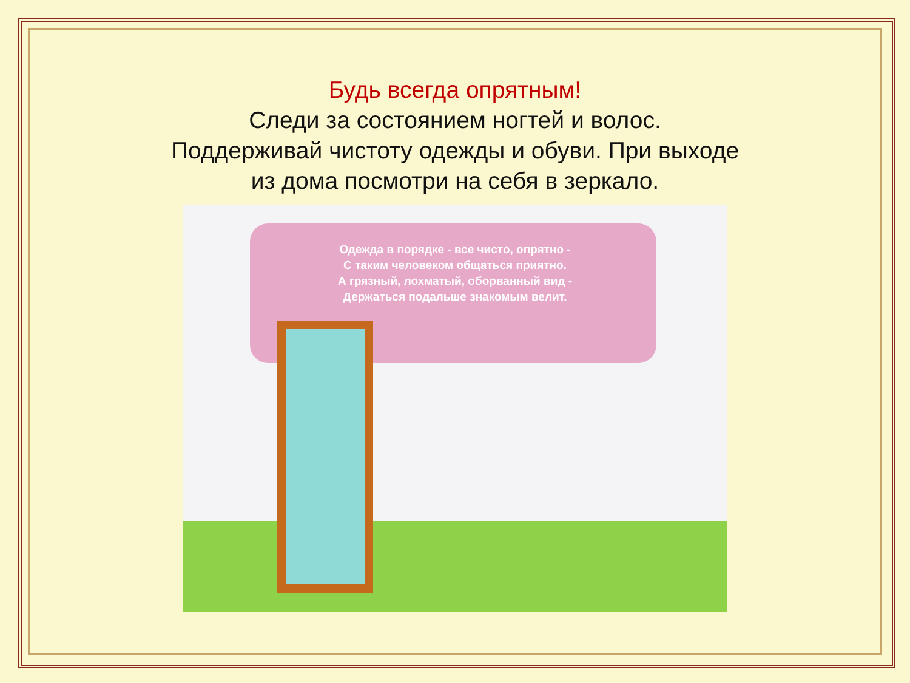Будь всегда опрятным!
Следи за состоянием ногтей и волос.
Поддерживай чистоту одежды и обуви. При выходе
из дома посмотри на себя в зеркало.
Одежда в порядке - все чисто, опрятно -
С таким человеком общаться приятно.
А грязный, лохматый, оборванный вид -
Держаться подальше знакомым велит.